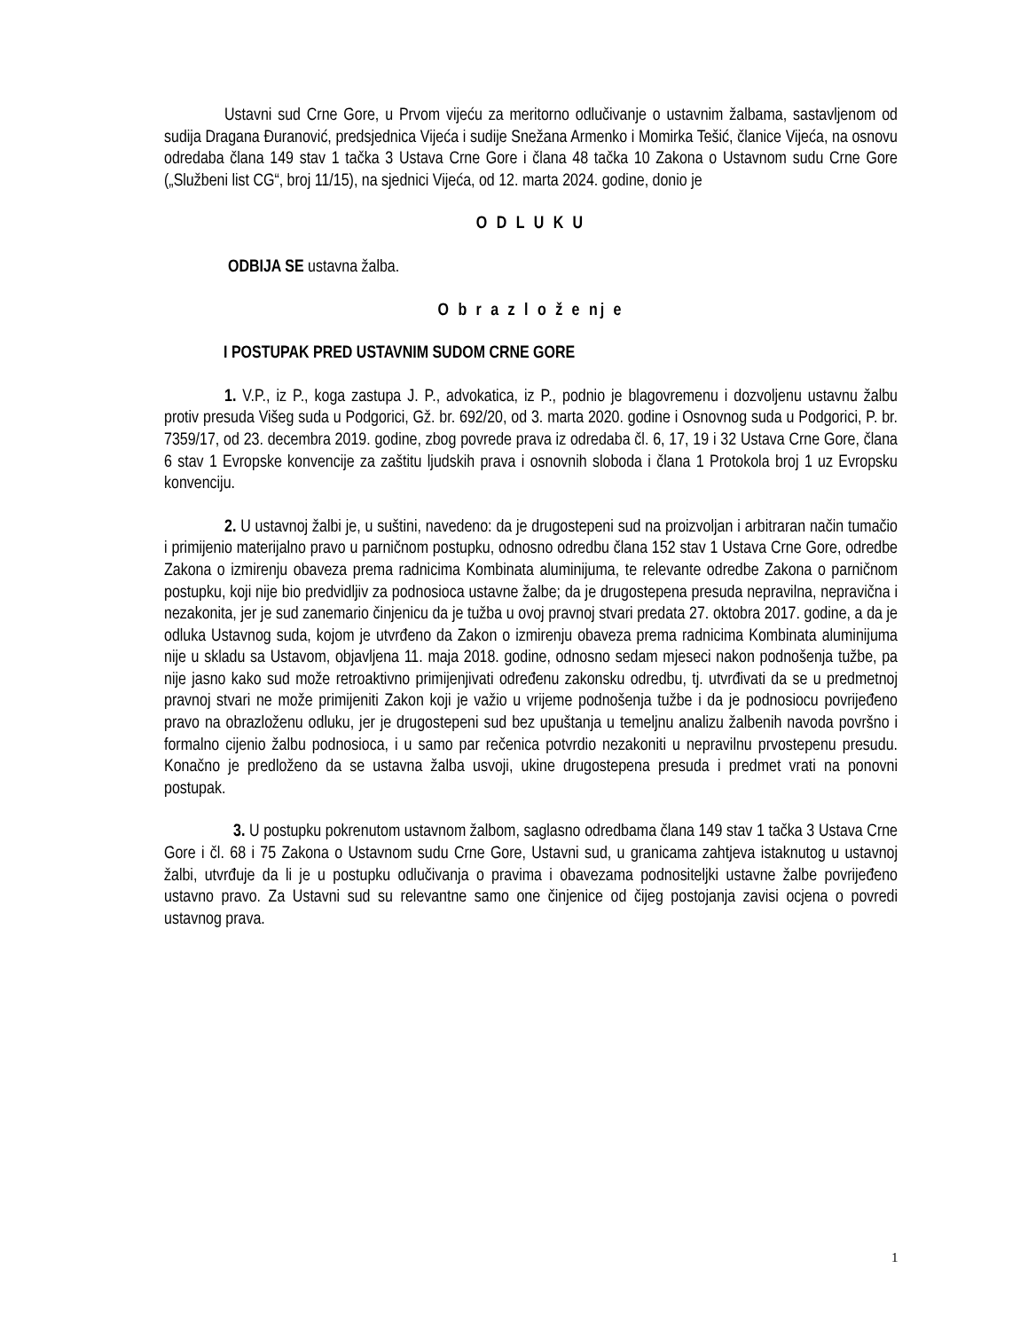Ustavni sud Crne Gore, u Prvom vijeću za meritorno odlučivanje o ustavnim žalbama, sastavljenom od sudija Dragana Đuranović, predsjednica Vijeća i sudije Snežana Armenko i Momirka Tešić, članice Vijeća, na osnovu odredaba člana 149 stav 1 tačka 3 Ustava Crne Gore i člana 48 tačka 10 Zakona o Ustavnom sudu Crne Gore („Službeni list CG“, broj 11/15), na sjednici Vijeća, od 12. marta 2024. godine, donio je
O D L U K U
ODBIJA SE ustavna žalba.
O b r a z l o ž e nj e
I POSTUPAK PRED USTAVNIM SUDOM CRNE GORE
1. V.P., iz P., koga zastupa J. P., advokatica, iz P., podnio je blagovremenu i dozvoljenu ustavnu žalbu protiv presuda Višeg suda u Podgorici, Gž. br. 692/20, od 3. marta 2020. godine i Osnovnog suda u Podgorici, P. br. 7359/17, od 23. decembra 2019. godine, zbog povrede prava iz odredaba čl. 6, 17, 19 i 32 Ustava Crne Gore, člana 6 stav 1 Evropske konvencije za zaštitu ljudskih prava i osnovnih sloboda i člana 1 Protokola broj 1 uz Evropsku konvenciju.
2. U ustavnoj žalbi je, u suštini, navedeno: da je drugostepeni sud na proizvoljan i arbitraran način tumačio i primijenio materijalno pravo u parničnom postupku, odnosno odredbu člana 152 stav 1 Ustava Crne Gore, odredbe Zakona o izmirenju obaveza prema radnicima Kombinata aluminijuma, te relevante odredbe Zakona o parničnom postupku, koji nije bio predvidljiv za podnosioca ustavne žalbe; da je drugostepena presuda nepravilna, nepravična i nezakonita, jer je sud zanemario činjenicu da je tužba u ovoj pravnoj stvari predata 27. oktobra 2017. godine, a da je odluka Ustavnog suda, kojom je utvrđeno da Zakon o izmirenju obaveza prema radnicima Kombinata aluminijuma nije u skladu sa Ustavom, objavljena 11. maja 2018. godine, odnosno sedam mjeseci nakon podnošenja tužbe, pa nije jasno kako sud može retroaktivno primijenjivati određenu zakonsku odredbu, tj. utvrđivati da se u predmetnoj pravnoj stvari ne može primijeniti Zakon koji je važio u vrijeme podnošenja tužbe i da je podnosiocu povrijeđeno pravo na obrazloženu odluku, jer je drugostepeni sud bez upuštanja u temeljnu analizu žalbenih navoda površno i formalno cijenio žalbu podnosioca, i u samo par rečenica potvrdio nezakoniti u nepravilnu prvostepenu presudu. Konačno je predloženo da se ustavna žalba usvoji, ukine drugostepena presuda i predmet vrati na ponovni postupak.
3. U postupku pokrenutom ustavnom žalbom, saglasno odredbama člana 149 stav 1 tačka 3 Ustava Crne Gore i čl. 68 i 75 Zakona o Ustavnom sudu Crne Gore, Ustavni sud, u granicama zahtjeva istaknutog u ustavnoj žalbi, utvrđuje da li je u postupku odlučivanja o pravima i obavezama podnositeljki ustavne žalbe povrijeđeno ustavno pravo. Za Ustavni sud su relevantne samo one činjenice od čijeg postojanja zavisi ocjena o povredi ustavnog prava.
1